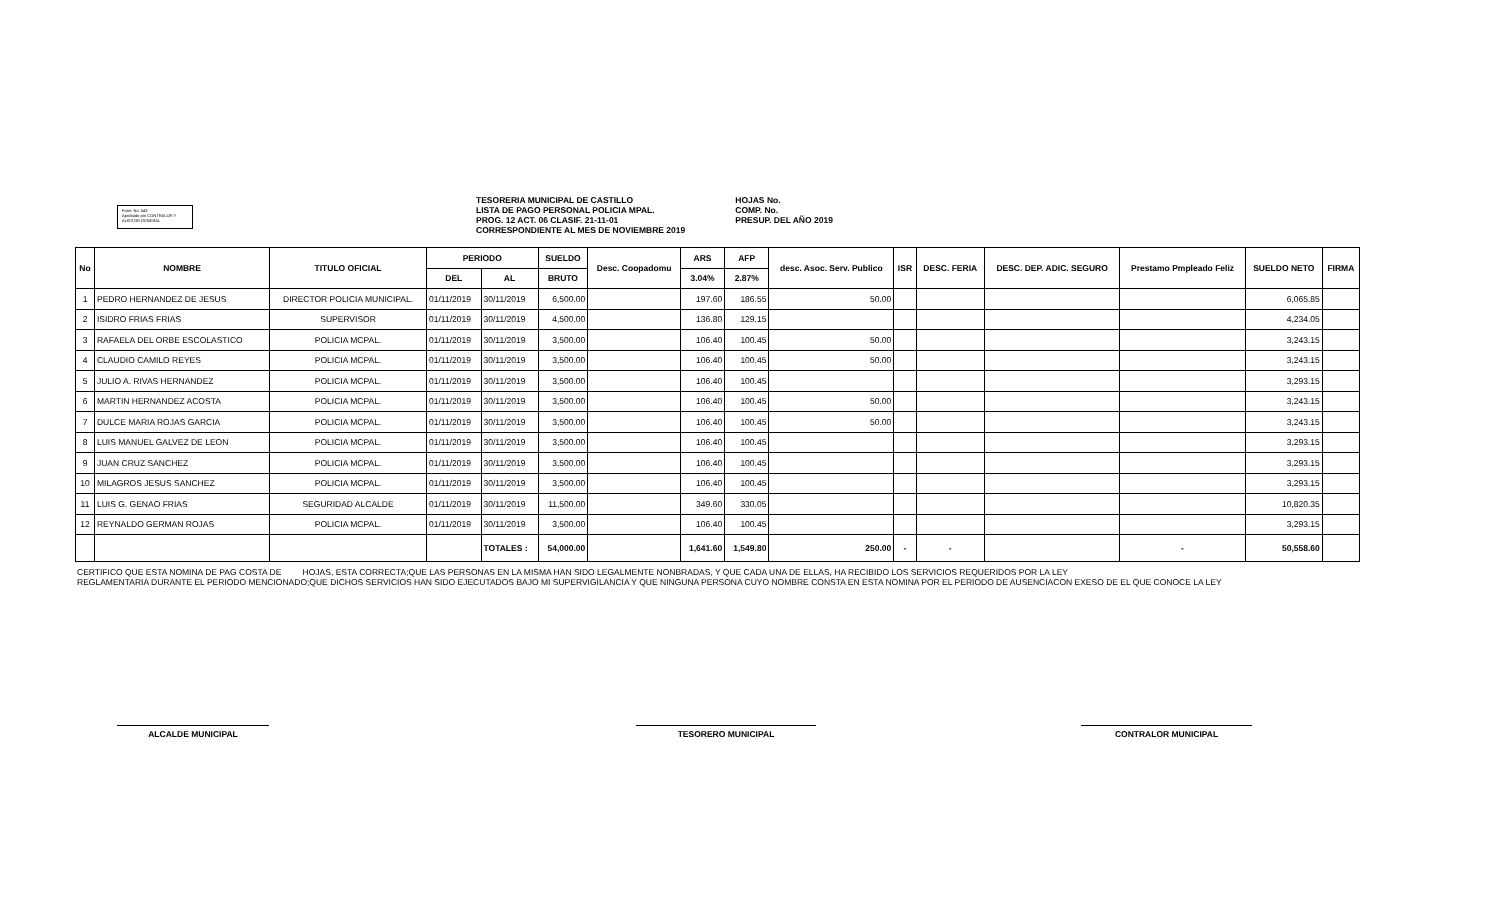Form. No. 543
Aprobado por CONTRALOR Y
AUDITOR GENERAL
TESORERIA MUNICIPAL DE CASTILLO
LISTA DE PAGO PERSONAL POLICIA MPAL.
PROG. 12 ACT. 06 CLASIF. 21-11-01
CORRESPONDIENTE AL MES DE NOVIEMBRE 2019
HOJAS No.
COMP. No.
PRESUP. DEL AÑO 2019
| No | NOMBRE | TITULO OFICIAL | PERIODO | | SUELDO | Desc. Coopadomu | ARS | AFP | desc. Asoc. Serv. Publico | ISR | DESC. FERIA | DESC. DEP. ADIC. SEGURO | Prestamo Pmpleado Feliz | SUELDO NETO | FIRMA |
| --- | --- | --- | --- | --- | --- | --- | --- | --- | --- | --- | --- | --- | --- | --- | --- |
| | | | DEL | AL | BRUTO | | 3.04% | 2.87% | | | | | | | |
| 1 | PEDRO HERNANDEZ DE JESUS | DIRECTOR POLICIA MUNICIPAL. | 01/11/2019 | 30/11/2019 | 6,500.00 | | 197.60 | 186.55 | 50.00 | | | | | 6,065.85 | |
| 2 | ISIDRO FRIAS FRIAS | SUPERVISOR | 01/11/2019 | 30/11/2019 | 4,500.00 | | 136.80 | 129.15 | | | | | | 4,234.05 | |
| 3 | RAFAELA DEL ORBE ESCOLASTICO | POLICIA MCPAL. | 01/11/2019 | 30/11/2019 | 3,500.00 | | 106.40 | 100.45 | 50.00 | | | | | 3,243.15 | |
| 4 | CLAUDIO CAMILO REYES | POLICIA MCPAL. | 01/11/2019 | 30/11/2019 | 3,500.00 | | 106.40 | 100.45 | 50.00 | | | | | 3,243.15 | |
| 5 | JULIO A. RIVAS HERNANDEZ | POLICIA MCPAL. | 01/11/2019 | 30/11/2019 | 3,500.00 | | 106.40 | 100.45 | | | | | | 3,293.15 | |
| 6 | MARTIN HERNANDEZ ACOSTA | POLICIA MCPAL. | 01/11/2019 | 30/11/2019 | 3,500.00 | | 106.40 | 100.45 | 50.00 | | | | | 3,243.15 | |
| 7 | DULCE MARIA ROJAS GARCIA | POLICIA MCPAL. | 01/11/2019 | 30/11/2019 | 3,500.00 | | 106.40 | 100.45 | 50.00 | | | | | 3,243.15 | |
| 8 | LUIS MANUEL GALVEZ DE LEON | POLICIA MCPAL. | 01/11/2019 | 30/11/2019 | 3,500.00 | | 106.40 | 100.45 | | | | | | 3,293.15 | |
| 9 | JUAN CRUZ SANCHEZ | POLICIA MCPAL. | 01/11/2019 | 30/11/2019 | 3,500.00 | | 106.40 | 100.45 | | | | | | 3,293.15 | |
| 10 | MILAGROS JESUS SANCHEZ | POLICIA MCPAL. | 01/11/2019 | 30/11/2019 | 3,500.00 | | 106.40 | 100.45 | | | | | | 3,293.15 | |
| 11 | LUIS G. GENAO FRIAS | SEGURIDAD ALCALDE | 01/11/2019 | 30/11/2019 | 11,500.00 | | 349.60 | 330.05 | | | | | | 10,820.35 | |
| 12 | REYNALDO GERMAN ROJAS | POLICIA MCPAL. | 01/11/2019 | 30/11/2019 | 3,500.00 | | 106.40 | 100.45 | | | | | | 3,293.15 | |
| | | | | TOTALES : | 54,000.00 | | 1,641.60 | 1,549.80 | 250.00 | - | - | | - | 50,558.60 | |
CERTIFICO QUE ESTA NOMINA DE PAG COSTA DE HOJAS, ESTA CORRECTA;QUE LAS PERSONAS EN LA MISMA HAN SIDO LEGALMENTE NONBRADAS, Y QUE CADA UNA DE ELLAS, HA RECIBIDO LOS SERVICIOS REQUERIDOS POR LA LEY
REGLAMENTARIA DURANTE EL PERIODO MENCIONADO;QUE DICHOS SERVICIOS HAN SIDO EJECUTADOS BAJO MI SUPERVIGILANCIA Y QUE NINGUNA PERSONA CUYO NOMBRE CONSTA EN ESTA NOMINA POR EL PERIODO DE AUSENCIACON EXESO DE EL QUE CONOCE LA LEY
ALCALDE MUNICIPAL TESORERO MUNICIPAL CONTRALOR MUNICIPAL